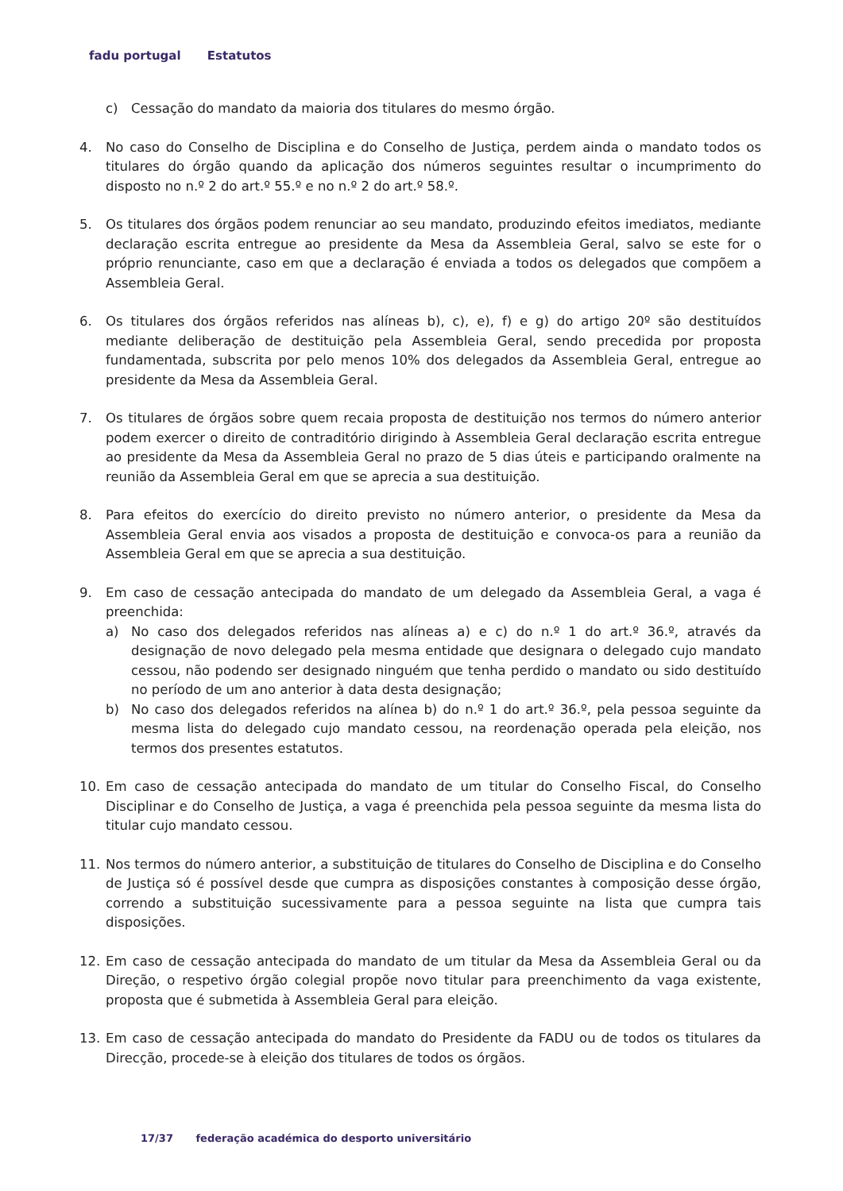fadu portugal Estatutos
c) Cessação do mandato da maioria dos titulares do mesmo órgão.
4. No caso do Conselho de Disciplina e do Conselho de Justiça, perdem ainda o mandato todos os titulares do órgão quando da aplicação dos números seguintes resultar o incumprimento do disposto no n.º 2 do art.º 55.º e no n.º 2 do art.º 58.º.
5. Os titulares dos órgãos podem renunciar ao seu mandato, produzindo efeitos imediatos, mediante declaração escrita entregue ao presidente da Mesa da Assembleia Geral, salvo se este for o próprio renunciante, caso em que a declaração é enviada a todos os delegados que compõem a Assembleia Geral.
6. Os titulares dos órgãos referidos nas alíneas b), c), e), f) e g) do artigo 20º são destituídos mediante deliberação de destituição pela Assembleia Geral, sendo precedida por proposta fundamentada, subscrita por pelo menos 10% dos delegados da Assembleia Geral, entregue ao presidente da Mesa da Assembleia Geral.
7. Os titulares de órgãos sobre quem recaia proposta de destituição nos termos do número anterior podem exercer o direito de contraditório dirigindo à Assembleia Geral declaração escrita entregue ao presidente da Mesa da Assembleia Geral no prazo de 5 dias úteis e participando oralmente na reunião da Assembleia Geral em que se aprecia a sua destituição.
8. Para efeitos do exercício do direito previsto no número anterior, o presidente da Mesa da Assembleia Geral envia aos visados a proposta de destituição e convoca-os para a reunião da Assembleia Geral em que se aprecia a sua destituição.
9. Em caso de cessação antecipada do mandato de um delegado da Assembleia Geral, a vaga é preenchida:
a) No caso dos delegados referidos nas alíneas a) e c) do n.º 1 do art.º 36.º, através da designação de novo delegado pela mesma entidade que designara o delegado cujo mandato cessou, não podendo ser designado ninguém que tenha perdido o mandato ou sido destituído no período de um ano anterior à data desta designação;
b) No caso dos delegados referidos na alínea b) do n.º 1 do art.º 36.º, pela pessoa seguinte da mesma lista do delegado cujo mandato cessou, na reordenação operada pela eleição, nos termos dos presentes estatutos.
10. Em caso de cessação antecipada do mandato de um titular do Conselho Fiscal, do Conselho Disciplinar e do Conselho de Justiça, a vaga é preenchida pela pessoa seguinte da mesma lista do titular cujo mandato cessou.
11. Nos termos do número anterior, a substituição de titulares do Conselho de Disciplina e do Conselho de Justiça só é possível desde que cumpra as disposições constantes à composição desse órgão, correndo a substituição sucessivamente para a pessoa seguinte na lista que cumpra tais disposições.
12. Em caso de cessação antecipada do mandato de um titular da Mesa da Assembleia Geral ou da Direção, o respetivo órgão colegial propõe novo titular para preenchimento da vaga existente, proposta que é submetida à Assembleia Geral para eleição.
13. Em caso de cessação antecipada do mandato do Presidente da FADU ou de todos os titulares da Direcção, procede-se à eleição dos titulares de todos os órgãos.
17/37 federação académica do desporto universitário